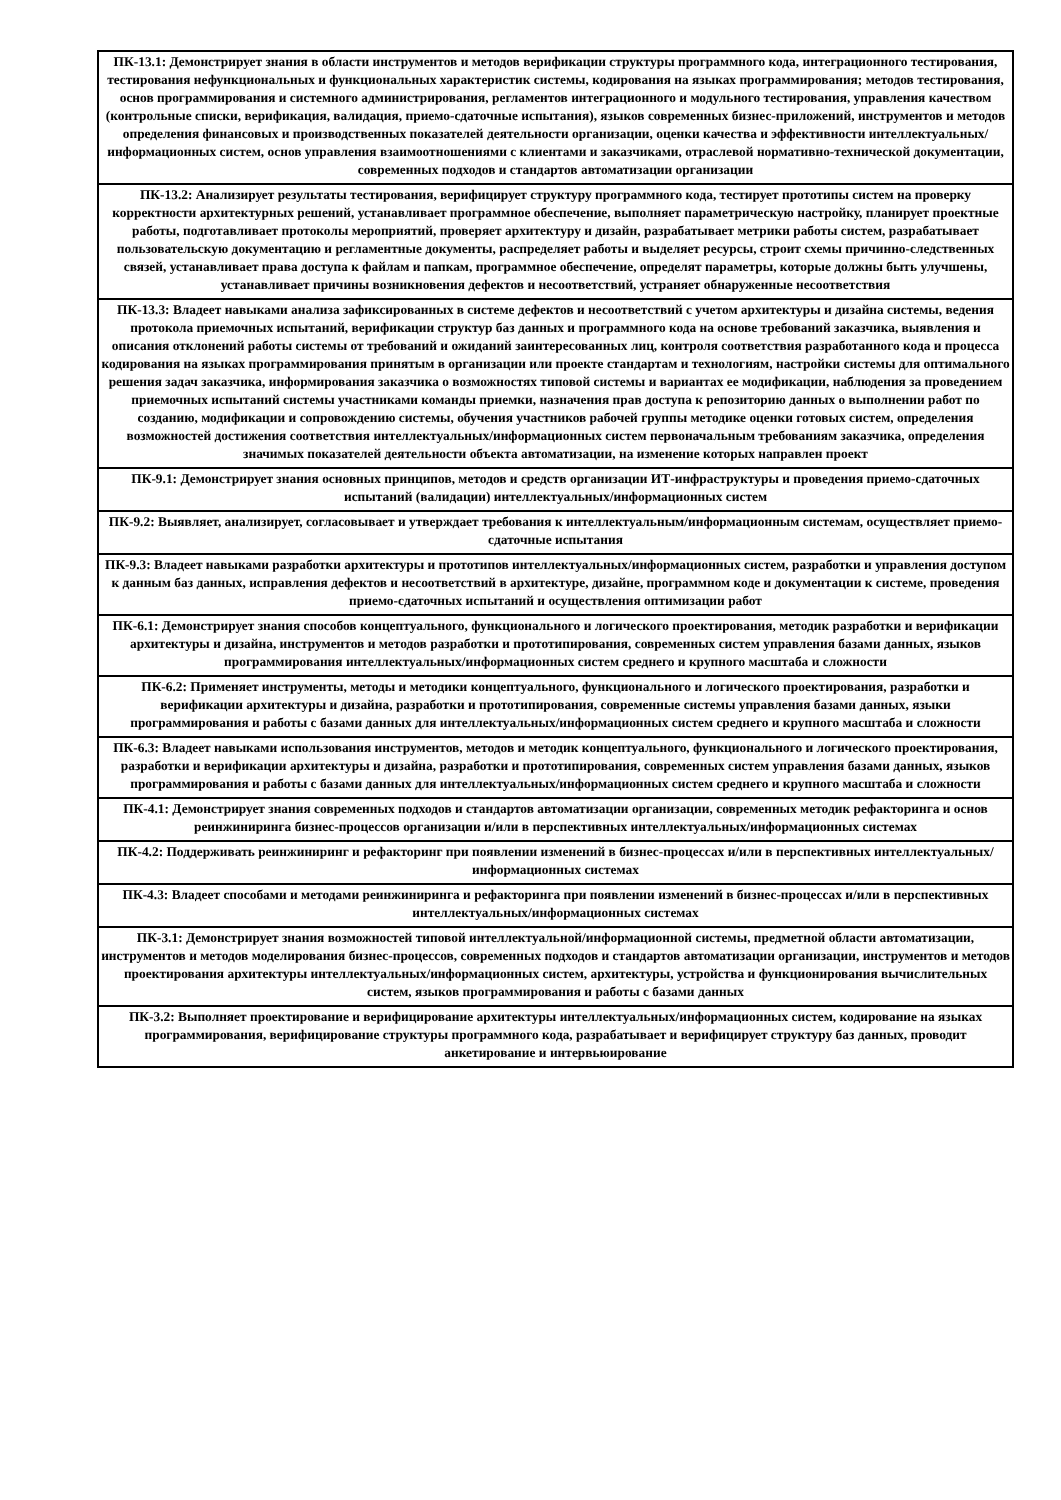| ПК-13.1: Демонстрирует знания в области инструментов и методов верификации структуры программного кода, интеграционного тестирования, тестирования нефункциональных и функциональных характеристик системы, кодирования на языках программирования; методов тестирования, основ программирования и системного администрирования, регламентов интеграционного и модульного тестирования, управления качеством (контрольные списки, верификация, валидация, приемо-сдаточные испытания), языков современных бизнес-приложений, инструментов и методов определения финансовых и производственных показателей деятельности организации, оценки качества и эффективности интеллектуальных/информационных систем, основ управления взаимоотношениями с клиентами и заказчиками, отраслевой нормативно-технической документации, современных подходов и стандартов автоматизации организации |
| ПК-13.2: Анализирует результаты тестирования, верифицирует структуру программного кода, тестирует прототипы систем на проверку корректности архитектурных решений, устанавливает программное обеспечение, выполняет параметрическую настройку, планирует проектные работы, подготавливает протоколы мероприятий, проверяет архитектуру и дизайн, разрабатывает метрики работы систем, разрабатывает пользовательскую документацию и регламентные документы, распределяет работы и выделяет ресурсы, строит схемы причинно-следственных связей, устанавливает права доступа к файлам и папкам, программное обеспечение, определят параметры, которые должны быть улучшены, устанавливает причины возникновения дефектов и несоответствий, устраняет обнаруженные несоответствия |
| ПК-13.3: Владеет навыками анализа зафиксированных в системе дефектов и несоответствий с учетом архитектуры и дизайна системы, ведения протокола приемочных испытаний, верификации структур баз данных и программного кода на основе требований заказчика, выявления и описания отклонений работы системы от требований и ожиданий заинтересованных лиц, контроля соответствия разработанного кода и процесса кодирования на языках программирования принятым в организации или проекте стандартам и технологиям, настройки системы для оптимального решения задач заказчика, информирования заказчика о возможностях типовой системы и вариантах ее модификации, наблюдения за проведением приемочных испытаний системы участниками команды приемки, назначения прав доступа к репозиторию данных о выполнении работ по созданию, модификации и сопровождению системы, обучения участников рабочей группы методике оценки готовых систем, определения возможностей достижения соответствия интеллектуальных/информационных систем первоначальным требованиям заказчика, определения значимых показателей деятельности объекта автоматизации, на изменение которых направлен проект |
| ПК-9.1: Демонстрирует знания основных принципов, методов и средств организации ИТ-инфраструктуры и проведения приемо-сдаточных испытаний (валидации) интеллектуальных/информационных систем |
| ПК-9.2: Выявляет, анализирует, согласовывает и утверждает требования к интеллектуальным/информационным системам, осуществляет приемо-сдаточные испытания |
| ПК-9.3: Владеет навыками разработки архитектуры и прототипов интеллектуальных/информационных систем, разработки и управления доступом к данным баз данных, исправления дефектов и несоответствий в архитектуре, дизайне, программном коде и документации к системе, проведения приемо-сдаточных испытаний и осуществления оптимизации работ |
| ПК-6.1: Демонстрирует знания способов концептуального, функционального и логического проектирования, методик разработки и верификации архитектуры и дизайна, инструментов и методов разработки и прототипирования, современных систем управления базами данных, языков программирования интеллектуальных/информационных систем среднего и крупного масштаба и сложности |
| ПК-6.2: Применяет инструменты, методы и методики концептуального, функционального и логического проектирования, разработки и верификации архитектуры и дизайна, разработки и прототипирования, современные системы управления базами данных, языки программирования и работы с базами данных для интеллектуальных/информационных систем среднего и крупного масштаба и сложности |
| ПК-6.3: Владеет навыками использования инструментов, методов и методик концептуального, функционального и логического проектирования, разработки и верификации архитектуры и дизайна, разработки и прототипирования, современных систем управления базами данных, языков программирования и работы с базами данных для интеллектуальных/информационных систем среднего и крупного масштаба и сложности |
| ПК-4.1: Демонстрирует знания современных подходов и стандартов автоматизации организации, современных методик рефакторинга и основ реинжиниринга бизнес-процессов организации и/или в перспективных интеллектуальных/информационных системах |
| ПК-4.2: Поддерживать реинжиниринг и рефакторинг при появлении изменений в бизнес-процессах и/или в перспективных интеллектуальных/информационных системах |
| ПК-4.3: Владеет способами и методами реинжиниринга и рефакторинга при появлении изменений в бизнес-процессах и/или в перспективных интеллектуальных/информационных системах |
| ПК-3.1: Демонстрирует знания возможностей типовой интеллектуальной/информационной системы, предметной области автоматизации, инструментов и методов моделирования бизнес-процессов, современных подходов и стандартов автоматизации организации, инструментов и методов проектирования архитектуры интеллектуальных/информационных систем, архитектуры, устройства и функционирования вычислительных систем, языков программирования и работы с базами данных |
| ПК-3.2: Выполняет проектирование и верифицирование архитектуры интеллектуальных/информационных систем, кодирование на языках программирования, верифицирование структуры программного кода, разрабатывает и верифицирует структуру баз данных, проводит анкетирование и интервьюирование |